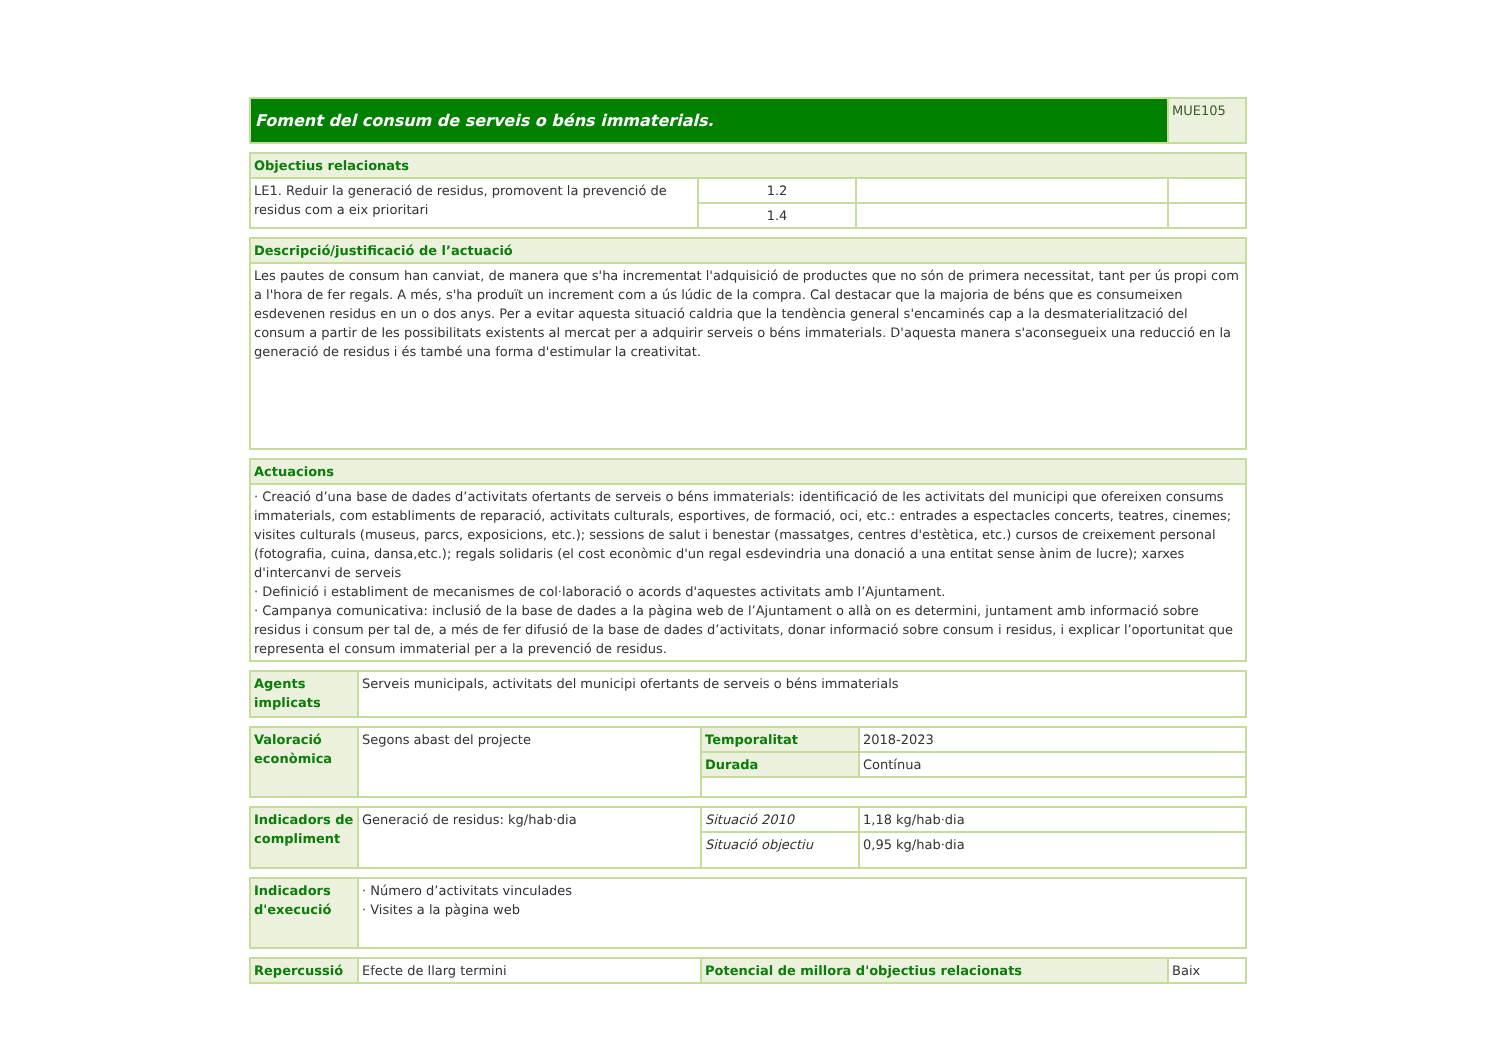| Foment del consum de serveis o béns immaterials. | MUE105 |
| Objectius relacionats | | | |
| --- | --- | --- | --- |
| LE1. Reduir la generació de residus, promovent la prevenció de residus com a eix prioritari | 1.2 | | |
| | 1.4 | | |
| Descripció/justificació de l’actuació |
| --- |
| Les pautes de consum han canviat, de manera que s'ha incrementat l'adquisició de productes que no són de primera necessitat, tant per ús propi com a l'hora de fer regals. A més, s'ha produït un increment com a ús lúdic de la compra. Cal destacar que la majoria de béns que es consumeixen esdevenen residus en un o dos anys. Per a evitar aquesta situació caldria que la tendència general s'encaminés cap a la desmaterialització del consum a partir de les possibilitats existents al mercat per a adquirir serveis o béns immaterials. D'aquesta manera s'aconsegueix una reducció en la generació de residus i és també una forma d'estimular la creativitat. |
| Actuacions |
| --- |
| · Creació d’una base de dades d’activitats ofertants de serveis o béns immaterials: identificació de les activitats del municipi que ofereixen consums immaterials, com establiments de reparació, activitats culturals, esportives, de formació, oci, etc.: entrades a espectacles concerts, teatres, cinemes; visites culturals (museus, parcs, exposicions, etc.); sessions de salut i benestar (massatges, centres d'estètica, etc.) cursos de creixement personal (fotografia, cuina, dansa,etc.); regals solidaris (el cost econòmic d'un regal esdevindria una donació a una entitat sense ànim de lucre); xarxes d'intercanvi de serveis · Definició i establiment de mecanismes de col·laboració o acords d'aquestes activitats amb l’Ajuntament. · Campanya comunicativa: inclusió de la base de dades a la pàgina web de l’Ajuntament o allà on es determini, juntament amb informació sobre residus i consum per tal de, a més de fer difusió de la base de dades d’activitats, donar informació sobre consum i residus, i explicar l’oportunitat que representa el consum immaterial per a la prevenció de residus. |
| Agents implicats | Serveis municipals, activitats del municipi ofertants de serveis o béns immaterials |
| Valoració econòmica | Segons abast del projecte | Temporalitat | 2018-2023 |
| | | Durada | Contínua |
| Indicadors de compliment | Generació de residus: kg/hab·dia | Situació 2010 | 1,18 kg/hab·dia |
| | | Situació objectiu | 0,95 kg/hab·dia |
| Indicadors d'execució | · Número d’activitats vinculades · Visites a la pàgina web |
| Repercussió | Efecte de llarg termini | Potencial de millora d'objectius relacionats | Baix |